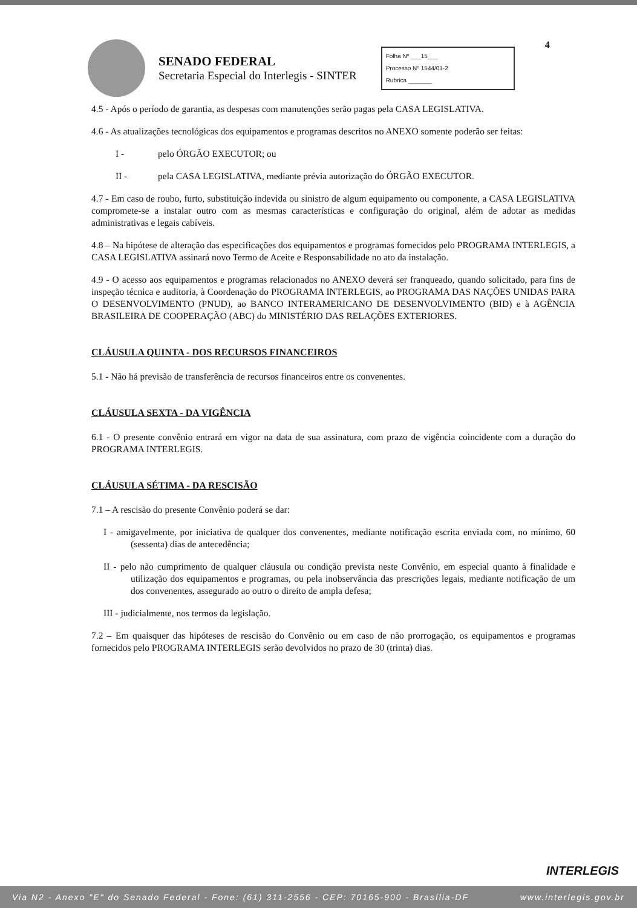SENADO FEDERAL
Secretaria Especial do Interlegis - SINTER
Folha Nº ___15___
Processo Nº 1544/01-2
Rubrica _______
4
4.5 - Após o período de garantia, as despesas com manutenções serão pagas pela CASA LEGISLATIVA.
4.6 - As atualizações tecnológicas dos equipamentos e programas descritos no ANEXO somente poderão ser feitas:
I - pelo ÓRGÃO EXECUTOR; ou
II - pela CASA LEGISLATIVA, mediante prévia autorização do ÓRGÃO EXECUTOR.
4.7 - Em caso de roubo, furto, substituição indevida ou sinistro de algum equipamento ou componente, a CASA LEGISLATIVA compromete-se a instalar outro com as mesmas características e configuração do original, além de adotar as medidas administrativas e legais cabíveis.
4.8 – Na hipótese de alteração das especificações dos equipamentos e programas fornecidos pelo PROGRAMA INTERLEGIS, a CASA LEGISLATIVA assinará novo Termo de Aceite e Responsabilidade no ato da instalação.
4.9 - O acesso aos equipamentos e programas relacionados no ANEXO deverá ser franqueado, quando solicitado, para fins de inspeção técnica e auditoria, à Coordenação do PROGRAMA INTERLEGIS, ao PROGRAMA DAS NAÇÕES UNIDAS PARA O DESENVOLVIMENTO (PNUD), ao BANCO INTERAMERICANO DE DESENVOLVIMENTO (BID) e à AGÊNCIA BRASILEIRA DE COOPERAÇÃO (ABC) do MINISTÉRIO DAS RELAÇÕES EXTERIORES.
CLÁUSULA QUINTA - DOS RECURSOS FINANCEIROS
5.1 - Não há previsão de transferência de recursos financeiros entre os convenentes.
CLÁUSULA SEXTA - DA VIGÊNCIA
6.1 - O presente convênio entrará em vigor na data de sua assinatura, com prazo de vigência coincidente com a duração do PROGRAMA INTERLEGIS.
CLÁUSULA SÉTIMA - DA RESCISÃO
7.1 – A rescisão do presente Convênio poderá se dar:
I - amigavelmente, por iniciativa de qualquer dos convenentes, mediante notificação escrita enviada com, no mínimo, 60 (sessenta) dias de antecedência;
II - pelo não cumprimento de qualquer cláusula ou condição prevista neste Convênio, em especial quanto à finalidade e utilização dos equipamentos e programas, ou pela inobservância das prescrições legais, mediante notificação de um dos convenentes, assegurado ao outro o direito de ampla defesa;
III - judicialmente, nos termos da legislação.
7.2 – Em quaisquer das hipóteses de rescisão do Convênio ou em caso de não prorrogação, os equipamentos e programas fornecidos pelo PROGRAMA INTERLEGIS serão devolvidos no prazo de 30 (trinta) dias.
INTERLEGIS
Via N2 - Anexo "E" do Senado Federal - Fone: (61) 311-2556 - CEP: 70165-900 - Brasília-DF www.interlegis.gov.br